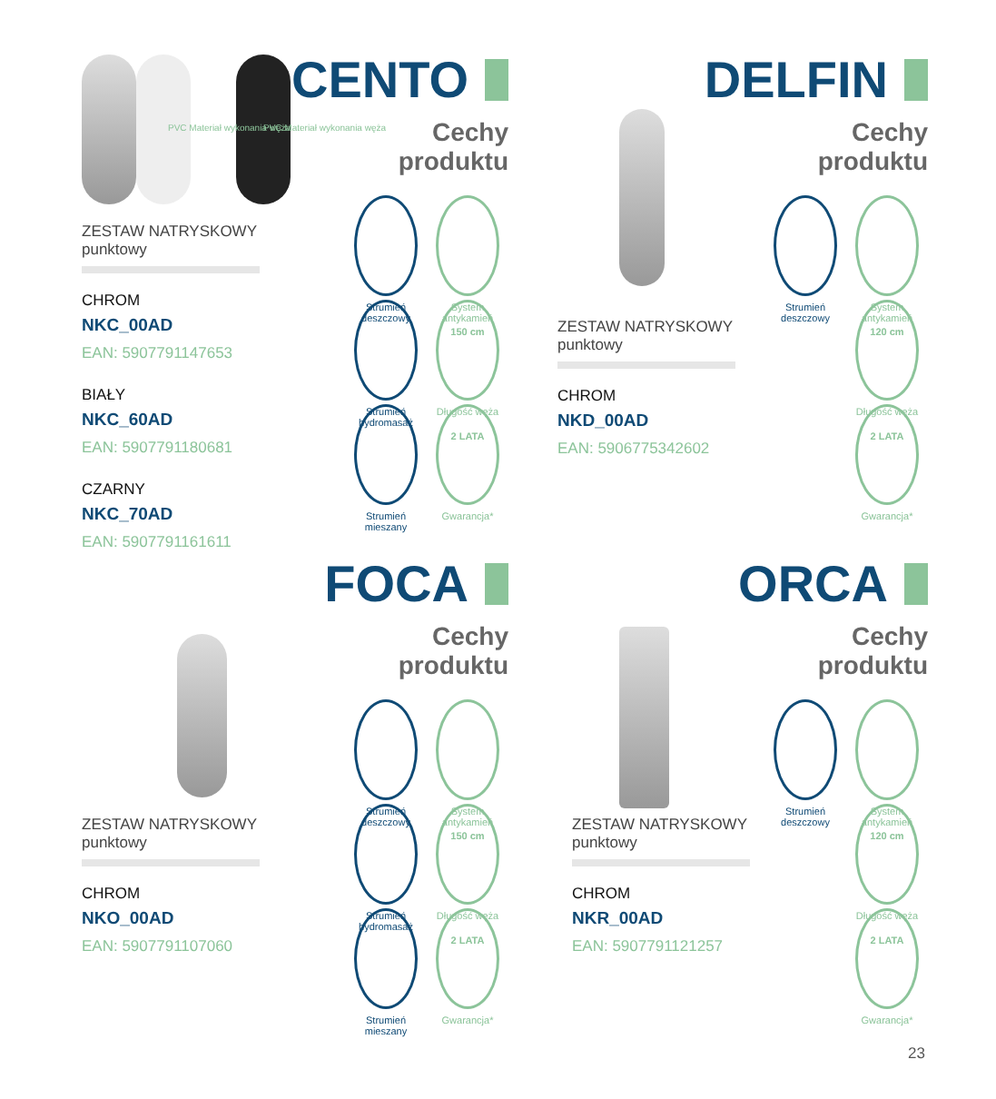PVC Materiał wykonania węża PVC Materiał wykonania węża
CENTO
Cechy
produktu
ZESTAW NATRYSKOWY
punktowy
CHROM
NKC_00AD
EAN: 5907791147653
BIAŁY
NKC_60AD
EAN: 5907791180681
CZARNY
NKC_70AD
EAN: 5907791161611
Strumień deszczowy
System antykamień
Strumień hydromasaż
150 cm
Długość węża
Strumień mieszany
2 LATA
Gwarancja*
DELFIN
Cechy
produktu
ZESTAW NATRYSKOWY
punktowy
CHROM
NKD_00AD
EAN: 5906775342602
Strumień deszczowy
System antykamień
120 cm
Długość węża
2 LATA
Gwarancja*
FOCA
Cechy
produktu
ZESTAW NATRYSKOWY
punktowy
CHROM
NKO_00AD
EAN: 5907791107060
Strumień deszczowy
System antykamień
Strumień hydromasaż
150 cm
Długość węża
Strumień mieszany
2 LATA
Gwarancja*
ORCA
Cechy
produktu
ZESTAW NATRYSKOWY
punktowy
CHROM
NKR_00AD
EAN: 5907791121257
Strumień deszczowy
System antykamień
120 cm
Długość węża
2 LATA
Gwarancja*
23